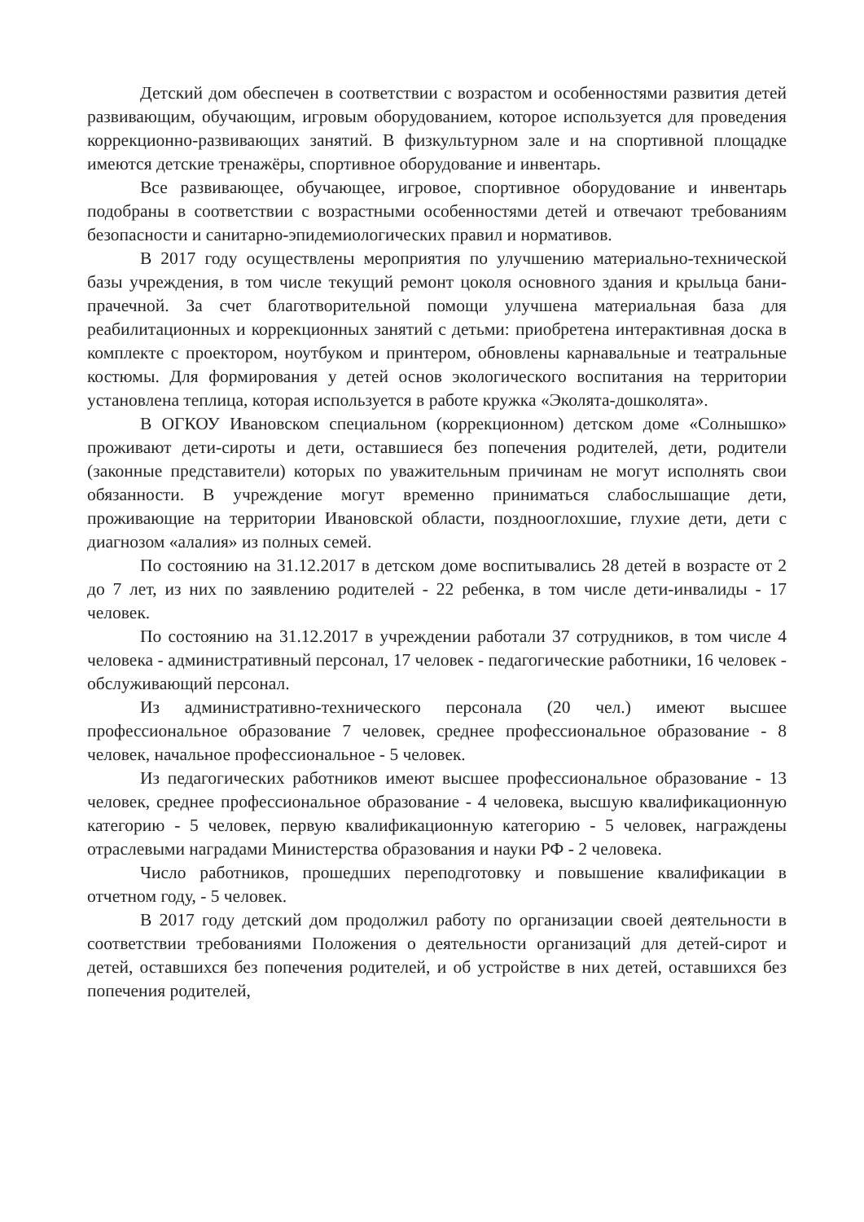Детский дом обеспечен в соответствии с возрастом и особенностями развития детей развивающим, обучающим, игровым оборудованием, которое используется для проведения коррекционно-развивающих занятий. В физкультурном зале и на спортивной площадке имеются детские тренажёры, спортивное оборудование и инвентарь.
Все развивающее, обучающее, игровое, спортивное оборудование и инвентарь подобраны в соответствии с возрастными особенностями детей и отвечают требованиям безопасности и санитарно-эпидемиологических правил и нормативов.
В 2017 году осуществлены мероприятия по улучшению материально-технической базы учреждения, в том числе текущий ремонт цоколя основного здания и крыльца бани-прачечной. За счет благотворительной помощи улучшена материальная база для реабилитационных и коррекционных занятий с детьми: приобретена интерактивная доска в комплекте с проектором, ноутбуком и принтером, обновлены карнавальные и театральные костюмы. Для формирования у детей основ экологического воспитания на территории установлена теплица, которая используется в работе кружка «Эколята-дошколята».
В ОГКОУ Ивановском специальном (коррекционном) детском доме «Солнышко» проживают дети-сироты и дети, оставшиеся без попечения родителей, дети, родители (законные представители) которых по уважительным причинам не могут исполнять свои обязанности. В учреждение могут временно приниматься слабослышащие дети, проживающие на территории Ивановской области, позднооглохшие, глухие дети, дети с диагнозом «алалия» из полных семей.
По состоянию на 31.12.2017 в детском доме воспитывались 28 детей в возрасте от 2 до 7 лет, из них по заявлению родителей - 22 ребенка, в том числе дети-инвалиды - 17 человек.
По состоянию на 31.12.2017 в учреждении работали 37 сотрудников, в том числе 4 человека - административный персонал, 17 человек - педагогические работники, 16 человек - обслуживающий персонал.
Из административно-технического персонала (20 чел.) имеют высшее профессиональное образование 7 человек, среднее профессиональное образование - 8 человек, начальное профессиональное - 5 человек.
Из педагогических работников имеют высшее профессиональное образование - 13 человек, среднее профессиональное образование - 4 человека, высшую квалификационную категорию - 5 человек, первую квалификационную категорию - 5 человек, награждены отраслевыми наградами Министерства образования и науки РФ - 2 человека.
Число работников, прошедших переподготовку и повышение квалификации в отчетном году, - 5 человек.
В 2017 году детский дом продолжил работу по организации своей деятельности в соответствии требованиями Положения о деятельности организаций для детей-сирот и детей, оставшихся без попечения родителей, и об устройстве в них детей, оставшихся без попечения родителей,